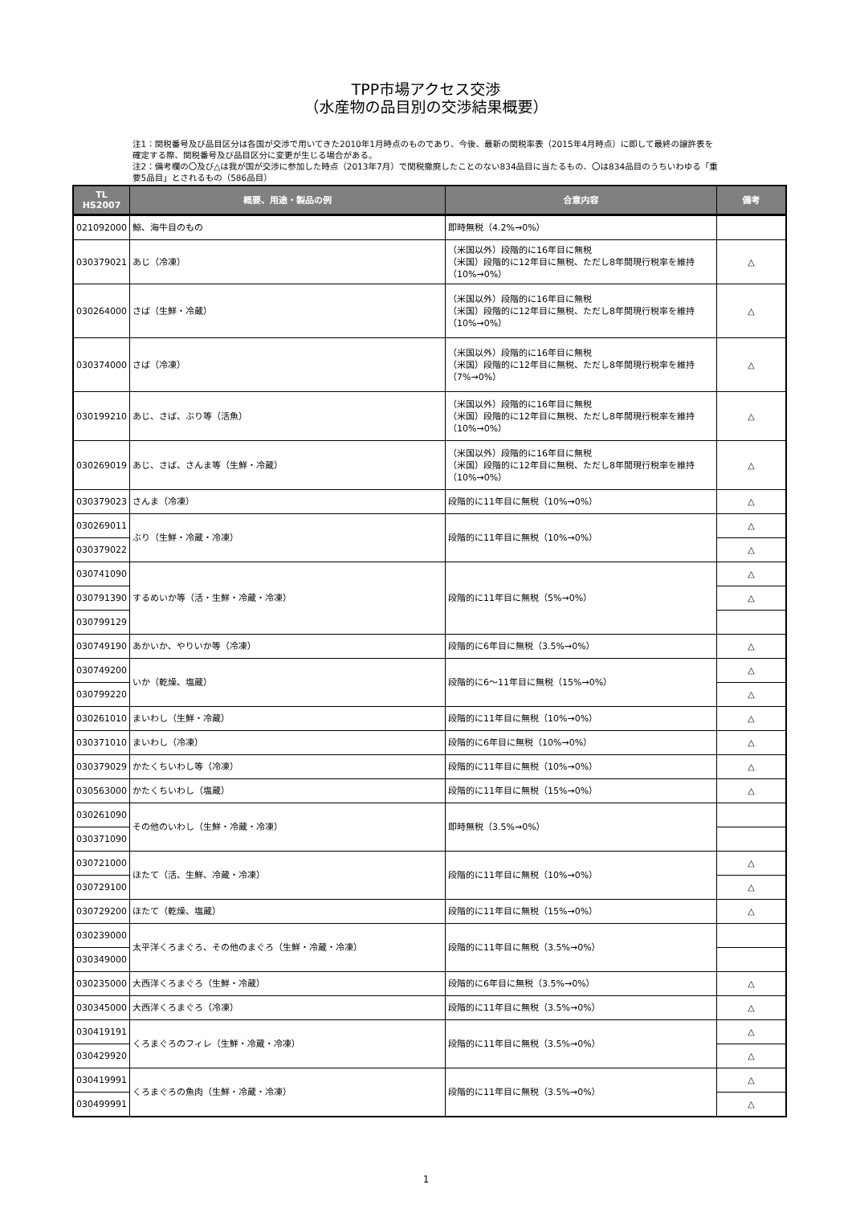TPP市場アクセス交渉
（水産物の品目別の交渉結果概要）
注1：関税番号及び品目区分は各国が交渉で用いてきた2010年1月時点のものであり、今後、最新の関税率表（2015年4月時点）に即して最終の譲許表を確定する際、関税番号及び品目区分に変更が生じる場合がある。
注2：備考欄の〇及び△は我が国が交渉に参加した時点（2013年7月）で関税撤廃したことのない834品目に当たるもの、〇は834品目のうちいわゆる「重要5品目」とされるもの（586品目）
| TL HS2007 | 概要、用途・製品の例 | 合意内容 | 備考 |
| --- | --- | --- | --- |
| 021092000 | 鯨、海牛目のもの | 即時無税（4.2%→0%） | |
| 030379021 | あじ（冷凍） | （米国以外）段階的に16年目に無税 （米国）段階的に12年目に無税、ただし8年間現行税率を維持（10%→0%） | △ |
| 030264000 | さば（生鮮・冷蔵） | （米国以外）段階的に16年目に無税 （米国）段階的に12年目に無税、ただし8年間現行税率を維持（10%→0%） | △ |
| 030374000 | さば（冷凍） | （米国以外）段階的に16年目に無税 （米国）段階的に12年目に無税、ただし8年間現行税率を維持（7%→0%） | △ |
| 030199210 | あじ、さば、ぶり等（活魚） | （米国以外）段階的に16年目に無税 （米国）段階的に12年目に無税、ただし8年間現行税率を維持（10%→0%） | △ |
| 030269019 | あじ、さば、さんま等（生鮮・冷蔵） | （米国以外）段階的に16年目に無税 （米国）段階的に12年目に無税、ただし8年間現行税率を維持（10%→0%） | △ |
| 030379023 | さんま（冷凍） | 段階的に11年目に無税（10%→0%） | △ |
| 030269011 | ぶり（生鮮・冷蔵・冷凍） | 段階的に11年目に無税（10%→0%） | △ |
| 030379022 | | | △ |
| 030741090 | するめいか等（活・生鮮・冷蔵・冷凍） | 段階的に11年目に無税（5%→0%） | △ |
| 030791390 | | | △ |
| 030799129 | | | |
| 030749190 | あかいか、やりいか等（冷凍） | 段階的に6年目に無税（3.5%→0%） | △ |
| 030749200 | いか（乾燥、塩蔵） | 段階的に6～11年目に無税（15%→0%） | △ |
| 030799220 | | | △ |
| 030261010 | まいわし（生鮮・冷蔵） | 段階的に11年目に無税（10%→0%） | △ |
| 030371010 | まいわし（冷凍） | 段階的に6年目に無税（10%→0%） | △ |
| 030379029 | かたくちいわし等（冷凍） | 段階的に11年目に無税（10%→0%） | △ |
| 030563000 | かたくちいわし（塩蔵） | 段階的に11年目に無税（15%→0%） | △ |
| 030261090 | その他のいわし（生鮮・冷蔵・冷凍） | 即時無税（3.5%→0%） | |
| 030371090 | | | |
| 030721000 | ほたて（活、生鮮、冷蔵・冷凍） | 段階的に11年目に無税（10%→0%） | △ |
| 030729100 | | | △ |
| 030729200 | ほたて（乾燥、塩蔵） | 段階的に11年目に無税（15%→0%） | △ |
| 030239000 | 太平洋くろまぐろ、その他のまぐろ（生鮮・冷蔵・冷凍） | 段階的に11年目に無税（3.5%→0%） | |
| 030349000 | | | |
| 030235000 | 大西洋くろまぐろ（生鮮・冷蔵） | 段階的に6年目に無税（3.5%→0%） | △ |
| 030345000 | 大西洋くろまぐろ（冷凍） | 段階的に11年目に無税（3.5%→0%） | △ |
| 030419191 | くろまぐろのフィレ（生鮮・冷蔵・冷凍） | 段階的に11年目に無税（3.5%→0%） | △ |
| 030429920 | | | △ |
| 030419991 | くろまぐろの魚肉（生鮮・冷蔵・冷凍） | 段階的に11年目に無税（3.5%→0%） | △ |
| 030499991 | | | △ |
1